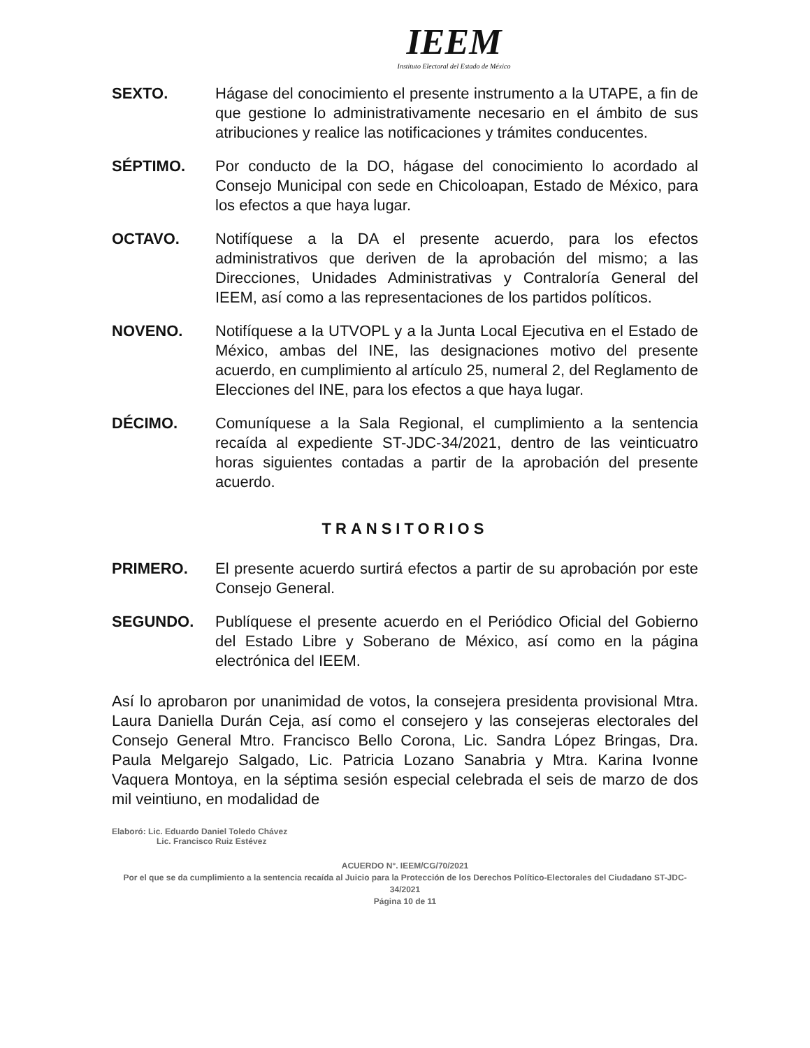IEEM
Instituto Electoral del Estado de México
SEXTO. Hágase del conocimiento el presente instrumento a la UTAPE, a fin de que gestione lo administrativamente necesario en el ámbito de sus atribuciones y realice las notificaciones y trámites conducentes.
SÉPTIMO. Por conducto de la DO, hágase del conocimiento lo acordado al Consejo Municipal con sede en Chicoloapan, Estado de México, para los efectos a que haya lugar.
OCTAVO. Notifíquese a la DA el presente acuerdo, para los efectos administrativos que deriven de la aprobación del mismo; a las Direcciones, Unidades Administrativas y Contraloría General del IEEM, así como a las representaciones de los partidos políticos.
NOVENO. Notifíquese a la UTVOPL y a la Junta Local Ejecutiva en el Estado de México, ambas del INE, las designaciones motivo del presente acuerdo, en cumplimiento al artículo 25, numeral 2, del Reglamento de Elecciones del INE, para los efectos a que haya lugar.
DÉCIMO. Comuníquese a la Sala Regional, el cumplimiento a la sentencia recaída al expediente ST-JDC-34/2021, dentro de las veinticuatro horas siguientes contadas a partir de la aprobación del presente acuerdo.
TRANSITORIOS
PRIMERO. El presente acuerdo surtirá efectos a partir de su aprobación por este Consejo General.
SEGUNDO. Publíquese el presente acuerdo en el Periódico Oficial del Gobierno del Estado Libre y Soberano de México, así como en la página electrónica del IEEM.
Así lo aprobaron por unanimidad de votos, la consejera presidenta provisional Mtra. Laura Daniella Durán Ceja, así como el consejero y las consejeras electorales del Consejo General Mtro. Francisco Bello Corona, Lic. Sandra López Bringas, Dra. Paula Melgarejo Salgado, Lic. Patricia Lozano Sanabria y Mtra. Karina Ivonne Vaquera Montoya, en la séptima sesión especial celebrada el seis de marzo de dos mil veintiuno, en modalidad de
Elaboró: Lic. Eduardo Daniel Toledo Chávez
Lic. Francisco Ruiz Estévez
ACUERDO N°. IEEM/CG/70/2021
Por el que se da cumplimiento a la sentencia recaída al Juicio para la Protección de los Derechos Político-Electorales del Ciudadano ST-JDC-34/2021
Página 10 de 11